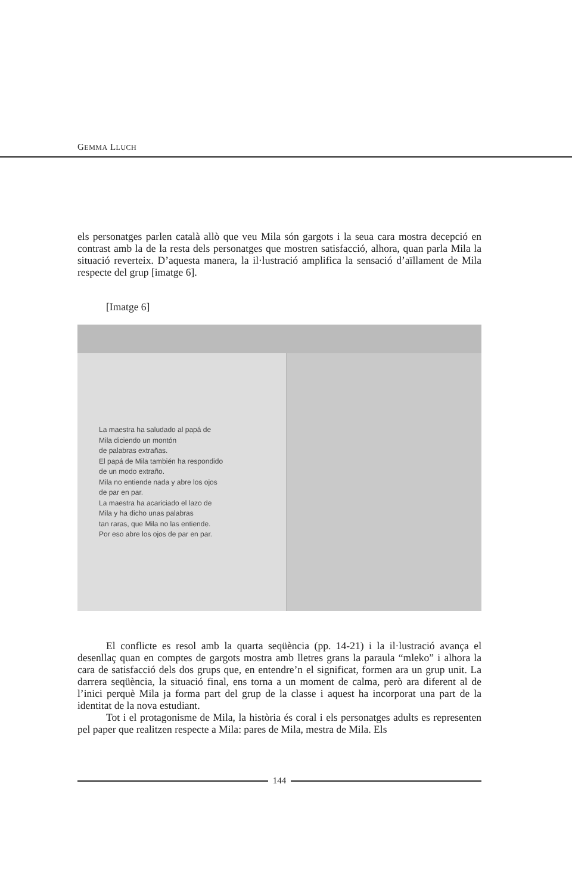GEMMA LLUCH
els personatges parlen català allò que veu Mila són gargots i la seua cara mostra decepció en contrast amb la de la resta dels personatges que mostren satisfacció, alhora, quan parla Mila la situació reverteix. D’aquesta manera, la il·lustració amplifica la sensació d’aïllament de Mila respecte del grup [imatge 6].
[Imatge 6]
La maestra ha saludado al papá de
Mila diciendo un montón
de palabras extrañas.
El papá de Mila también ha respondido
de un modo extraño.
Mila no entiende nada y abre los ojos
de par en par.
La maestra ha acariciado el lazo de
Mila y ha dicho unas palabras
tan raras, que Mila no las entiende.
Por eso abre los ojos de par en par.
El conflicte es resol amb la quarta seqüència (pp. 14-21) i la il·lustració avança el desenllaç quan en comptes de gargots mostra amb lletres grans la paraula “mleko” i alhora la cara de satisfacció dels dos grups que, en entendre’n el significat, formen ara un grup unit. La darrera seqüència, la situació final, ens torna a un moment de calma, però ara diferent al de l’inici perquè Mila ja forma part del grup de la classe i aquest ha incorporat una part de la identitat de la nova estudiant.
Tot i el protagonisme de Mila, la història és coral i els personatges adults es representen pel paper que realitzen respecte a Mila: pares de Mila, mestra de Mila. Els
144